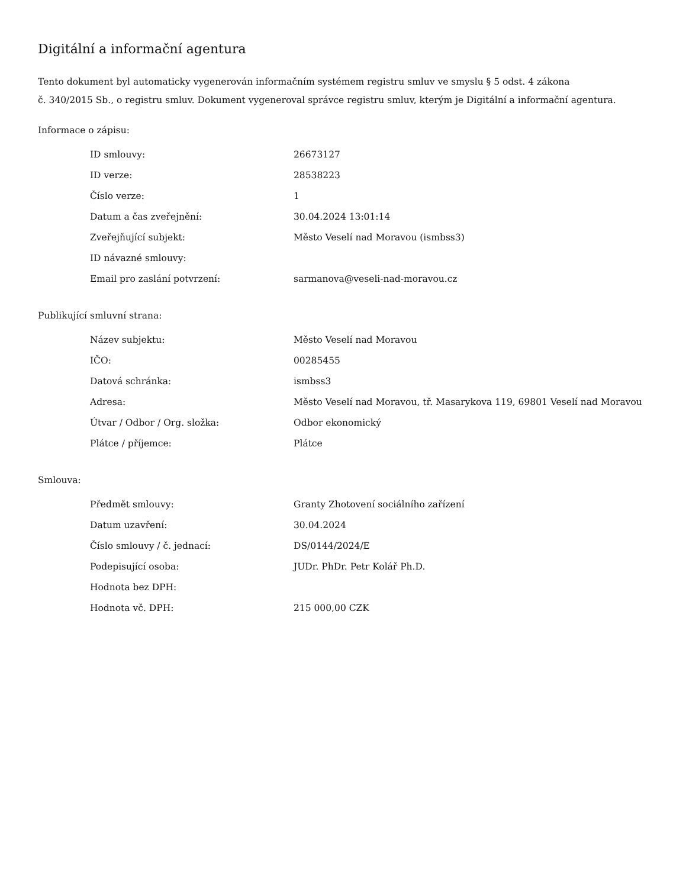Digitální a informační agentura
Tento dokument byl automaticky vygenerován informačním systémem registru smluv ve smyslu § 5 odst. 4 zákona
č. 340/2015 Sb., o registru smluv. Dokument vygeneroval správce registru smluv, kterým je Digitální a informační agentura.
Informace o zápisu:
| ID smlouvy: | 26673127 |
| ID verze: | 28538223 |
| Číslo verze: | 1 |
| Datum a čas zveřejnění: | 30.04.2024 13:01:14 |
| Zveřejňující subjekt: | Město Veselí nad Moravou (ismbss3) |
| ID návazné smlouvy: | |
| Email pro zaslání potvrzení: | sarmanova@veseli-nad-moravou.cz |
Publikující smluvní strana:
| Název subjektu: | Město Veselí nad Moravou |
| IČO: | 00285455 |
| Datová schránka: | ismbss3 |
| Adresa: | Město Veselí nad Moravou, tř. Masarykova 119, 69801 Veselí nad Moravou |
| Útvar / Odbor / Org. složka: | Odbor ekonomický |
| Plátce / příjemce: | Plátce |
Smlouva:
| Předmět smlouvy: | Granty Zhotovení sociálního zařízení |
| Datum uzavření: | 30.04.2024 |
| Číslo smlouvy / č. jednací: | DS/0144/2024/E |
| Podepisující osoba: | JUDr. PhDr. Petr Kolář Ph.D. |
| Hodnota bez DPH: | |
| Hodnota vč. DPH: | 215 000,00 CZK |